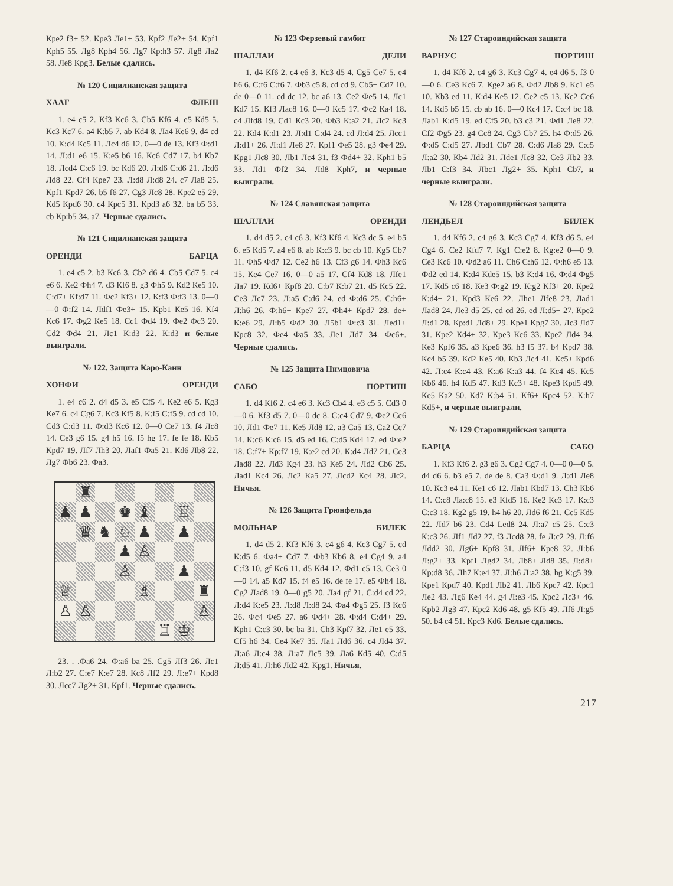Кре2 f3+ 52. Кре3 Ле1+ 53. Крf2 Ле2+ 54. Крf1 Крh5 55. Лg8 Крh4 56. Лg7 Кр:h3 57. Лg8 Ла2 58. Ле8 Крg3. Белые сдались.
№ 120 Сицилианская защита
ХААГ ФЛЕШ
1. e4 c5 2. Кf3 Кc6 3. Сb5 Кf6 4. e5 Кd5 5. Кc3 Кc7 6. a4 К:b5 7. ab Кd4 8. Лa4 Кe6 9. d4 cd 10. К:d4 Кc5 11. Лc4 d6 12. 0—0 de 13. Кf3 Ф:d1 14. Л:d1 e6 15. К:e5 b6 16. Кc6 Сd7 17. b4 Кb7 18. Лcd4 С:c6 19. bc Кd6 20. Л:d6 С:d6 21. Л:d6 Лd8 22. Сf4 Кре7 23. Л:d8 Л:d8 24. c7 Лa8 25. Крf1 Крd7 26. b5 f6 27. Сg3 Лc8 28. Кре2 e5 29. Кd5 Крd6 30. c4 Крc5 31. Крd3 a6 32. ba b5 33. cb Кр:b5 34. a7. Черные сдались.
№ 121 Сицилианская защита
ОРЕНДИ БАРЦА
1. e4 c5 2. b3 Кc6 3. Сb2 d6 4. Сb5 Сd7 5. c4 e6 6. Кe2 Фh4 7. d3 Кf6 8. g3 Фh5 9. Кd2 Кe5 10. С:d7+ Кf:d7 11. Фc2 Кf3+ 12. К:f3 Ф:f3 13. 0—0—0 Ф:f2 14. Лdf1 Фe3+ 15. Крb1 Кe5 16. Кf4 Кc6 17. Фg2 Кe5 18. Сc1 Фd4 19. Фe2 Фc3 20. Сd2 Фd4 21. Лc1 К:d3 22. К:d3 и белые выиграли.
№ 122. Защита Каро-Канн
ХОНФИ ОРЕНДИ
1. e4 c6 2. d4 d5 3. e5 Сf5 4. Кe2 e6 5. Кg3 Кe7 6. c4 Сg6 7. Кc3 Кf5 8. К:f5 С:f5 9. cd cd 10. Сd3 С:d3 11. Ф:d3 Кc6 12. 0—0 Сe7 13. f4 Лc8 14. Сe3 g6 15. g4 h5 16. f5 hg 17. fe fe 18. Кb5 Крd7 19. Лf7 Лh3 20. Лaf1 Фa5 21. Кd6 Лb8 22. Лg7 Фb6 23. Фa3.
♜
♟
♟
♚
♝
♖
♛
♞
♘
♟
♟
♟
♙
♙
♟
♕
♗
♜
♙
♙
♙
♖
♔
23. . .Фa6 24. Ф:a6 ba 25. Сg5 Лf3 26. Лc1 Л:b2 27. С:e7 К:e7 28. Кc8 Лf2 29. Л:e7+ Крd8 30. Лcc7 Лg2+ 31. Крf1. Черные сдались.
№ 123 Ферзевый гамбит
ШАЛЛАИ ДЕЛИ
1. d4 Кf6 2. c4 e6 3. Кc3 d5 4. Сg5 Сe7 5. e4 h6 6. С:f6 С:f6 7. Фb3 c5 8. cd cd 9. Сb5+ Сd7 10. de 0—0 11. cd dc 12. bc a6 13. Сe2 Фe5 14. Лc1 Кd7 15. Кf3 Лac8 16. 0—0 Кc5 17. Фc2 Кa4 18. c4 Лfd8 19. Сd1 Кc3 20. Фb3 К:a2 21. Лc2 Кc3 22. Кd4 К:d1 23. Л:d1 С:d4 24. cd Л:d4 25. Лcc1 Л:d1+ 26. Л:d1 Лe8 27. Крf1 Фe5 28. g3 Фe4 29. Крg1 Лc8 30. Лb1 Лc4 31. f3 Фd4+ 32. Крh1 b5 33. Лd1 Фf2 34. Лd8 Крh7, и черные выиграли.
№ 124 Славянская защита
ШАЛЛАИ ОРЕНДИ
1. d4 d5 2. c4 c6 3. Кf3 Кf6 4. Кc3 dc 5. e4 b5 6. e5 Кd5 7. a4 e6 8. ab К:c3 9. bc cb 10. Кg5 Сb7 11. Фh5 Фd7 12. Сe2 h6 13. Сf3 g6 14. Фh3 Кc6 15. Кe4 Сe7 16. 0—0 a5 17. Сf4 Кd8 18. Лfe1 Лa7 19. Кd6+ Крf8 20. С:b7 К:b7 21. d5 Кc5 22. Сe3 Лc7 23. Л:a5 С:d6 24. ed Ф:d6 25. С:h6+ Л:h6 26. Ф:h6+ Кре7 27. Фh4+ Крd7 28. de+ К:e6 29. Л:b5 Фd2 30. Л5b1 Ф:c3 31. Лed1+ Крc8 32. Фe4 Фa5 33. Лe1 Лd7 34. Фc6+. Черные сдались.
№ 125 Защита Нимцовича
САБО ПОРТИШ
1. d4 Кf6 2. c4 e6 3. Кc3 Сb4 4. e3 c5 5. Сd3 0—0 6. Кf3 d5 7. 0—0 dc 8. С:c4 Сd7 9. Фe2 Сc6 10. Лd1 Фe7 11. Кe5 Лd8 12. a3 Сa5 13. Сa2 Сc7 14. К:c6 К:c6 15. d5 ed 16. С:d5 Кd4 17. ed Ф:e2 18. С:f7+ Кр:f7 19. К:e2 cd 20. К:d4 Лd7 21. Сe3 Лad8 22. Лd3 Кg4 23. h3 Кe5 24. Лd2 Сb6 25. Лad1 Кc4 26. Лc2 Кa5 27. Лcd2 Кc4 28. Лc2. Ничья.
№ 126 Защита Грюнфельда
МОЛЬНАР БИЛЕК
1. d4 d5 2. Кf3 Кf6 3. c4 g6 4. Кc3 Сg7 5. cd К:d5 6. Фa4+ Сd7 7. Фb3 Кb6 8. e4 Сg4 9. a4 С:f3 10. gf Кc6 11. d5 Кd4 12. Фd1 c5 13. Сe3 0—0 14. a5 Кd7 15. f4 e5 16. de fe 17. e5 Фh4 18. Сg2 Лad8 19. 0—0 g5 20. Лa4 gf 21. С:d4 cd 22. Л:d4 К:e5 23. Л:d8 Л:d8 24. Фa4 Фg5 25. f3 Кc6 26. Фc4 Фe5 27. a6 Фd4+ 28. Ф:d4 С:d4+ 29. Крh1 С:c3 30. bc ba 31. Сh3 Крf7 32. Лe1 e5 33. Сf5 h6 34. Сe4 Кe7 35. Лa1 Лd6 36. c4 Лd4 37. Л:a6 Л:c4 38. Л:a7 Лc5 39. Лa6 Кd5 40. С:d5 Л:d5 41. Л:h6 Лd2 42. Крg1. Ничья.
№ 127 Староиндийская защита
ВАРНУС ПОРТИШ
1. d4 Кf6 2. c4 g6 3. Кc3 Сg7 4. e4 d6 5. f3 0—0 6. Сe3 Кc6 7. Кge2 a6 8. Фd2 Лb8 9. Кc1 e5 10. Кb3 ed 11. К:d4 Кe5 12. Сe2 c5 13. Кc2 Сe6 14. Кd5 b5 15. cb ab 16. 0—0 Кc4 17. С:c4 bc 18. Лab1 К:d5 19. ed Сf5 20. b3 c3 21. Фd1 Лe8 22. Сf2 Фg5 23. g4 Сc8 24. Сg3 Сb7 25. h4 Ф:d5 26. Ф:d5 С:d5 27. Лbd1 Сb7 28. С:d6 Лa8 29. С:c5 Л:a2 30. Кb4 Лd2 31. Лde1 Лc8 32. Сe3 Лb2 33. Лb1 С:f3 34. Лbc1 Лg2+ 35. Крh1 Сb7, и черные выиграли.
№ 128 Староиндийская защита
ЛЕНДЬЕЛ БИЛЕК
1. d4 Кf6 2. c4 g6 3. Кc3 Сg7 4. Кf3 d6 5. e4 Сg4 6. Сe2 Кfd7 7. Кg1 С:e2 8. Кg:e2 0—0 9. Сe3 Кc6 10. Фd2 a6 11. Сh6 С:h6 12. Ф:h6 e5 13. Фd2 ed 14. К:d4 Кde5 15. b3 К:d4 16. Ф:d4 Фg5 17. Кd5 c6 18. Кe3 Ф:g2 19. К:g2 Кf3+ 20. Кре2 К:d4+ 21. Крd3 Кe6 22. Лhe1 Лfe8 23. Лad1 Лad8 24. Лe3 d5 25. cd cd 26. ed Л:d5+ 27. Кре2 Л:d1 28. Кр:d1 Лd8+ 29. Кре1 Крg7 30. Лc3 Лd7 31. Кре2 Кd4+ 32. Кре3 Кc6 33. Кре2 Лd4 34. Кe3 Крf6 35. a3 Кре6 36. h3 f5 37. b4 Крd7 38. Кc4 b5 39. Кd2 Кe5 40. Кb3 Лc4 41. Кc5+ Крd6 42. Л:c4 К:c4 43. К:a6 К:a3 44. f4 Кc4 45. Кc5 Кb6 46. h4 Кd5 47. Кd3 Кc3+ 48. Кре3 Крd5 49. Кe5 Кa2 50. Кd7 К:b4 51. Кf6+ Крc4 52. К:h7 Кd5+, и черные выиграли.
№ 129 Староиндийская защита
БАРЦА САБО
1. Кf3 Кf6 2. g3 g6 3. Сg2 Сg7 4. 0—0 0—0 5. d4 d6 6. b3 e5 7. de de 8. Сa3 Ф:d1 9. Л:d1 Лe8 10. Кc3 e4 11. Кe1 c6 12. Лab1 Кbd7 13. Сh3 Кb6 14. С:c8 Лa:c8 15. e3 Кfd5 16. Кe2 Кc3 17. К:c3 С:c3 18. Кg2 g5 19. h4 h6 20. Лd6 f6 21. Сc5 Кd5 22. Лd7 b6 23. Сd4 Led8 24. Л:a7 c5 25. С:c3 К:c3 26. Лf1 Лd2 27. f3 Лcd8 28. fe Л:c2 29. Л:f6 Лdd2 30. Лg6+ Крf8 31. Лf6+ Кре8 32. Л:b6 Л:g2+ 33. Крf1 Лgd2 34. Лb8+ Лd8 35. Л:d8+ Кр:d8 36. Лh7 К:e4 37. Л:h6 Л:a2 38. hg К:g5 39. Кре1 Крd7 40. Крd1 Лb2 41. Лb6 Крc7 42. Крc1 Лe2 43. Лg6 Кe4 44. g4 Л:e3 45. Крc2 Лc3+ 46. Крb2 Лg3 47. Крc2 Кd6 48. g5 Кf5 49. Лf6 Л:g5 50. b4 c4 51. Крc3 Кd6. Белые сдались.
217